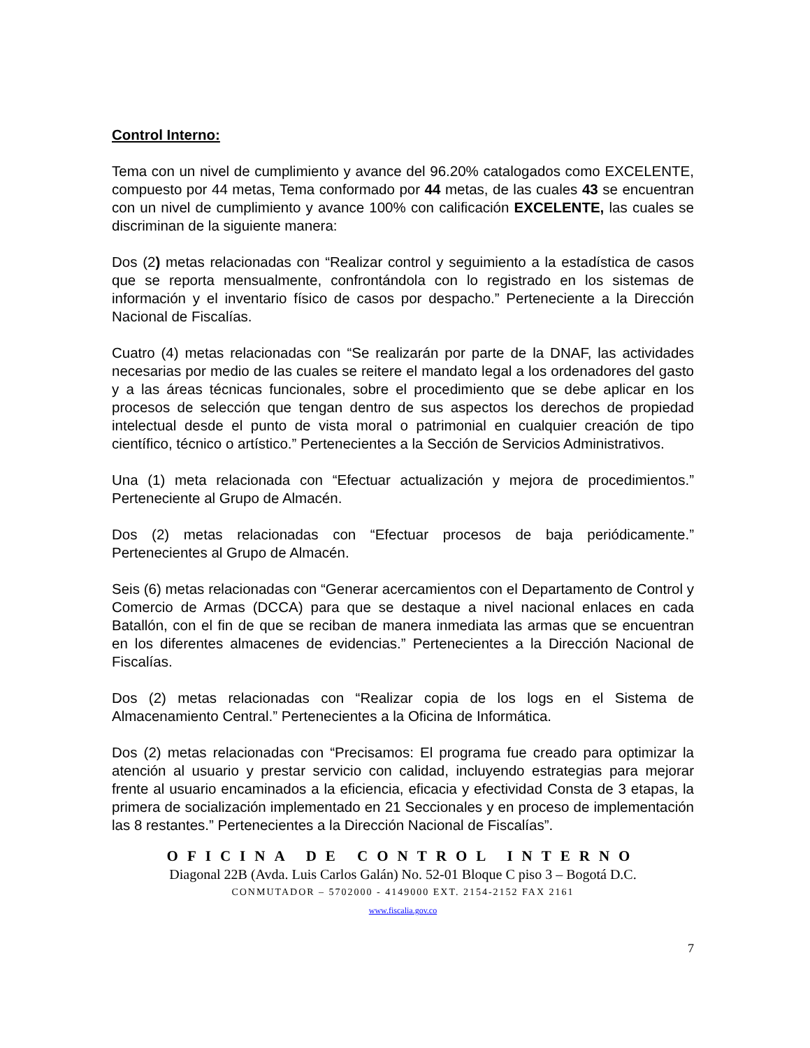Control Interno:
Tema con un nivel de cumplimiento y avance del 96.20% catalogados como EXCELENTE, compuesto por 44 metas, Tema conformado por 44 metas, de las cuales 43 se encuentran con un nivel de cumplimiento y avance 100% con calificación EXCELENTE, las cuales se discriminan de la siguiente manera:
Dos (2) metas relacionadas con “Realizar control y seguimiento a la estadística de casos que se reporta mensualmente, confrontándola con lo registrado en los sistemas de información y el inventario físico de casos por despacho.” Perteneciente a la Dirección Nacional de Fiscalías.
Cuatro (4) metas relacionadas con “Se realizarán por parte de la DNAF, las actividades necesarias por medio de las cuales se reitere el mandato legal a los ordenadores del gasto y a las áreas técnicas funcionales, sobre el procedimiento que se debe aplicar en los procesos de selección que tengan dentro de sus aspectos los derechos de propiedad intelectual desde el punto de vista moral o patrimonial en cualquier creación de tipo científico, técnico o artístico.” Pertenecientes a la Sección de Servicios Administrativos.
Una (1) meta relacionada con “Efectuar actualización y mejora de procedimientos.” Perteneciente al Grupo de Almacén.
Dos (2) metas relacionadas con “Efectuar procesos de baja periódicamente.” Pertenecientes al Grupo de Almacén.
Seis (6) metas relacionadas con “Generar acercamientos con el Departamento de Control y Comercio de Armas (DCCA) para que se destaque a nivel nacional enlaces en cada Batallón, con el fin de que se reciban de manera inmediata las armas que se encuentran en los diferentes almacenes de evidencias.” Pertenecientes a la Dirección Nacional de Fiscalías.
Dos (2) metas relacionadas con “Realizar copia de los logs en el Sistema de Almacenamiento Central.” Pertenecientes a la Oficina de Informática.
Dos (2) metas relacionadas con “Precisamos: El programa fue creado para optimizar la atención al usuario y prestar servicio con calidad, incluyendo estrategias para mejorar frente al usuario encaminados a la eficiencia, eficacia y efectividad Consta de 3 etapas, la primera de socialización implementado en 21 Seccionales y en proceso de implementación las 8 restantes.” Pertenecientes a la Dirección Nacional de Fiscalías”.
OFICINA DE CONTROL INTERNO
Diagonal 22B (Avda. Luis Carlos Galán) No. 52-01 Bloque C piso 3 – Bogotá D.C.
CONMUTADOR – 5702000 - 4149000 EXT. 2154-2152 FAX 2161
www.fiscalia.gov.co
7